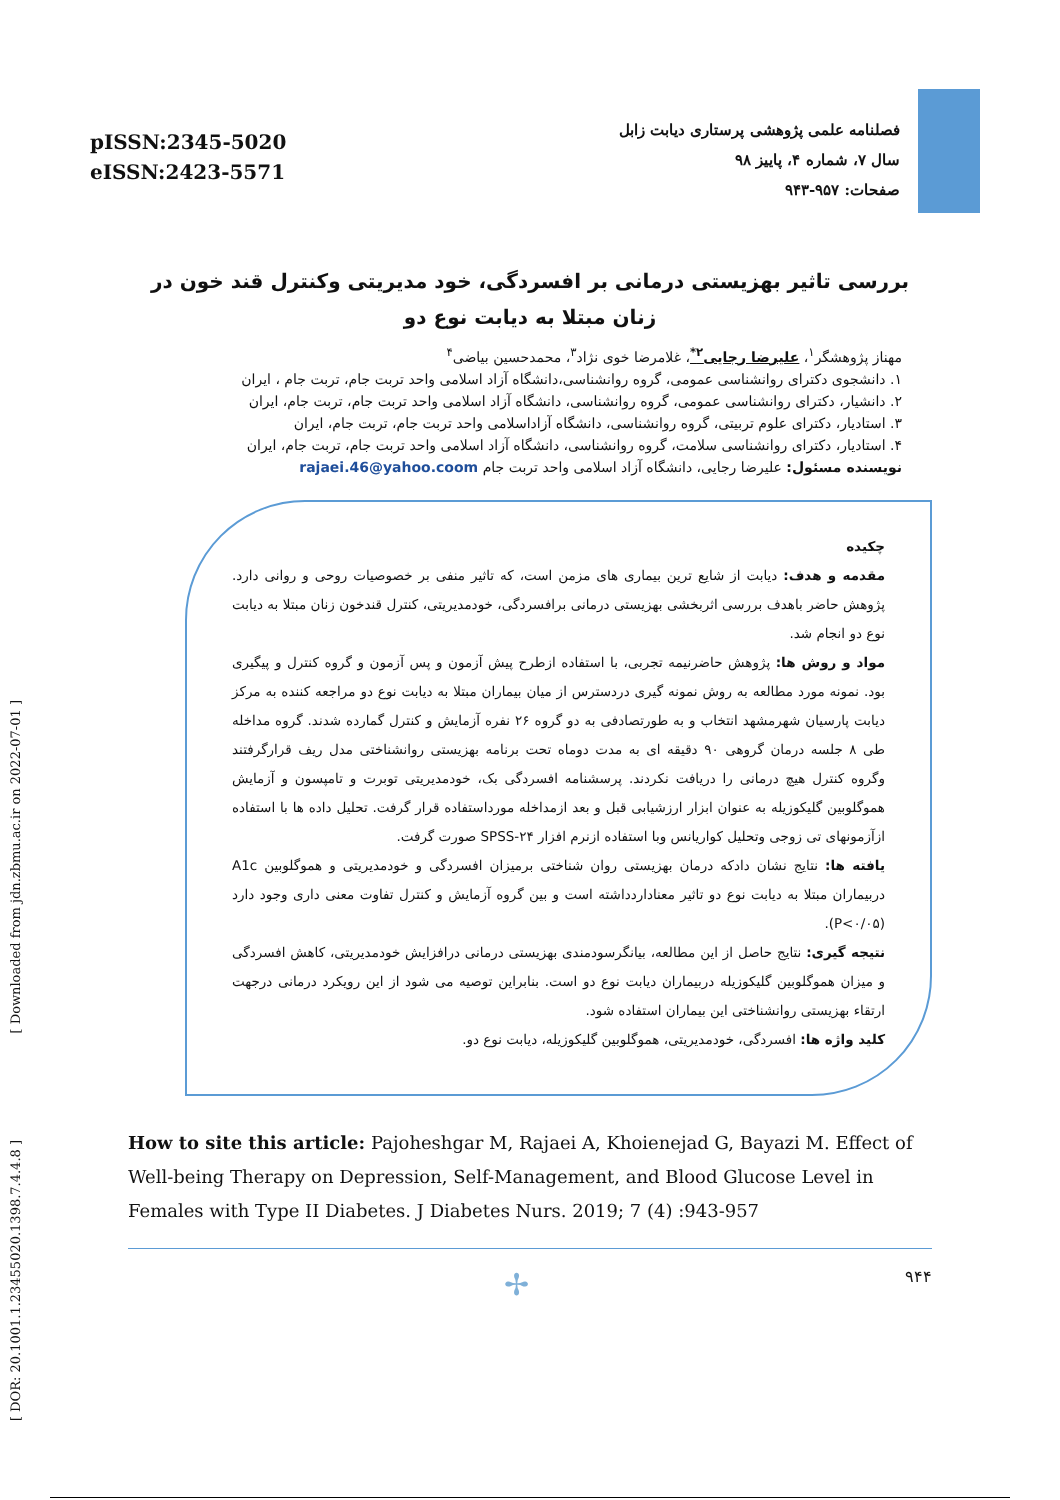[ Downloaded from jdn.zbmu.ac.ir on 2022-07-01 ]
[ DOR: 20.1001.1.23455020.1398.7.4.4.8 ]
pISSN:2345-5020
eISSN:2423-5571
فصلنامه علمی پژوهشی پرستاری دیابت زابل
سال ۷، شماره ۴، پاییز ۹۸
صفحات: ۹۵۷-۹۴۳
بررسی تاثیر بهزیستی درمانی بر افسردگی، خود مدیریتی وکنترل قند خون در زنان مبتلا به دیابت نوع دو
مهناز پژوهشگر<sup>۱</sup>، علیرضا رجایی<sup>۲*</sup>، غلامرضا خوی نژاد<sup>۳</sup>، محمدحسین بیاضی<sup>۴</sup>
۱. دانشجوی دکترای روانشناسی عمومی، گروه روانشناسی،دانشگاه آزاد اسلامی واحد تربت جام، تربت جام ، ایران
۲. دانشیار، دکترای روانشناسی عمومی، گروه روانشناسی، دانشگاه آزاد اسلامی واحد تربت جام، تربت جام، ایران
۳. استادیار، دکترای علوم تربیتی، گروه روانشناسی، دانشگاه آزاداسلامی واحد تربت جام، تربت جام، ایران
۴. استادیار، دکترای روانشناسی سلامت، گروه روانشناسی، دانشگاه آزاد اسلامی واحد تربت جام، تربت جام، ایران
نویسنده مسئول: علیرضا رجایی، دانشگاه آزاد اسلامی واحد تربت جام rajaei.46@yahoo.coom
چکیده
مقدمه و هدف: دیابت از شایع ترین بیماری های مزمن است، که تاثیر منفی بر خصوصیات روحی و روانی دارد. پژوهش حاضر باهدف بررسی اثربخشی بهزیستی درمانی برافسردگی، خودمدیریتی، کنترل قندخون زنان مبتلا به دیابت نوع دو انجام شد.
مواد و روش ها: پژوهش حاضرنیمه تجربی، با استفاده ازطرح پیش آزمون و پس آزمون و گروه کنترل و پیگیری بود. نمونه مورد مطالعه به روش نمونه گیری دردسترس از میان بیماران مبتلا به دیابت نوع دو مراجعه کننده به مرکز دیابت پارسیان شهرمشهد انتخاب و به طورتصادفی به دو گروه ۲۶ نفره آزمایش و کنترل گمارده شدند. گروه مداخله طی ۸ جلسه درمان گروهی ۹۰ دقیقه ای به مدت دوماه تحت برنامه بهزیستی روانشناختی مدل ریف قرارگرفتند وگروه کنترل هیچ درمانی را دریافت نکردند. پرسشنامه افسردگی بک، خودمدیریتی توبرت و تامپسون و آزمایش هموگلوبین گلیکوزیله به عنوان ابزار ارزشیابی قبل و بعد ازمداخله مورداستفاده قرار گرفت. تحلیل داده ها با استفاده ازآزمونهای تی زوجی وتحلیل کواریانس وبا استفاده ازنرم افزار SPSS-۲۴ صورت گرفت.
یافته ها: نتایج نشان دادکه درمان بهزیستی روان شناختی برمیزان افسردگی و خودمدیریتی و هموگلوبین A1c دربیماران مبتلا به دیابت نوع دو تاثیر معناداردداشته است و بین گروه آزمایش و کنترل تفاوت معنی داری وجود دارد (P<۰/۰۵).
نتیجه گیری: نتایج حاصل از این مطالعه، بیانگرسودمندی بهزیستی درمانی درافزایش خودمدیریتی، کاهش افسردگی و میزان هموگلوبین گلیکوزیله دربیماران دیابت نوع دو است. بنابراین توصیه می شود از این رویکرد درمانی درجهت ارتقاء بهزیستی روانشناختی این بیماران استفاده شود.
کلید واژه ها: افسردگی، خودمدیریتی، هموگلوبین گلیکوزیله، دیابت نوع دو.
How to site this article: Pajoheshgar M, Rajaei A, Khoienejad G, Bayazi M. Effect of Well-being Therapy on Depression, Self-Management, and Blood Glucose Level in Females with Type II Diabetes. J Diabetes Nurs. 2019; 7 (4) :943-957
✢ ۹۴۴